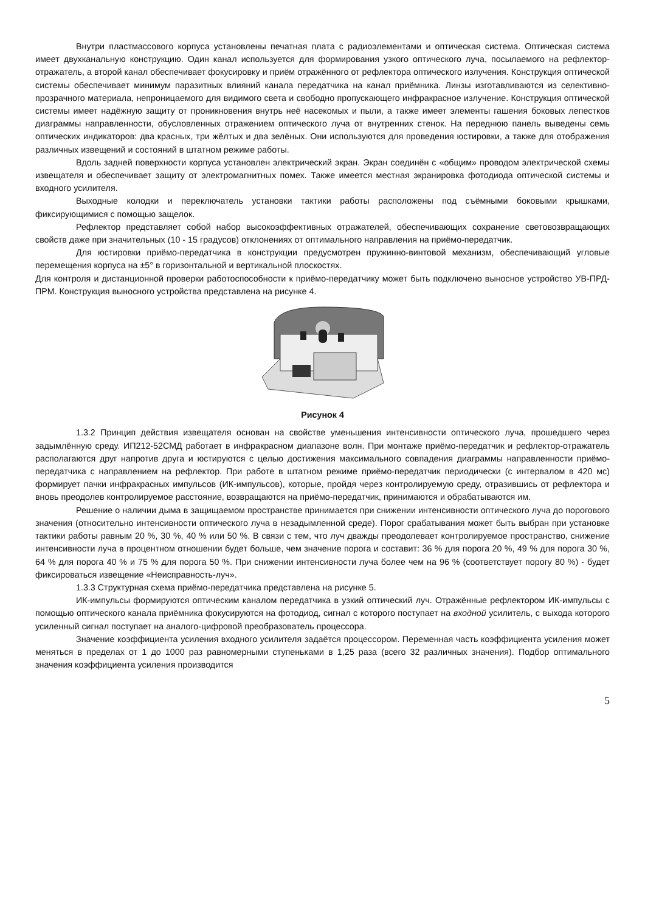Внутри пластмассового корпуса установлены печатная плата с радиоэлементами и оптическая система. Оптическая система имеет двухканальную конструкцию. Один канал используется для формирования узкого оптического луча, посылаемого на рефлектор-отражатель, а второй канал обеспечивает фокусировку и приём отражённого от рефлектора оптического излучения. Конструкция оптической системы обеспечивает минимум паразитных влияний канала передатчика на канал приёмника. Линзы изготавливаются из селективно-прозрачного материала, непроницаемого для видимого света и свободно пропускающего инфракрасное излучение. Конструкция оптической системы имеет надёжную защиту от проникновения внутрь неё насекомых и пыли, а также имеет элементы гашения боковых лепестков диаграммы направленности, обусловленных отражением оптического луча от внутренних стенок. На переднюю панель выведены семь оптических индикаторов: два красных, три жёлтых и два зелёных. Они используются для проведения юстировки, а также для отображения различных извещений и состояний в штатном режиме работы.
Вдоль задней поверхности корпуса установлен электрический экран. Экран соединён с «общим» проводом электрической схемы извещателя и обеспечивает защиту от электромагнитных помех. Также имеется местная экранировка фотодиода оптической системы и входного усилителя.
Выходные колодки и переключатель установки тактики работы расположены под съёмными боковыми крышками, фиксирующимися с помощью защелок.
Рефлектор представляет собой набор высокоэффективных отражателей, обеспечивающих сохранение световозвращающих свойств даже при значительных (10 - 15 градусов) отклонениях от оптимального направления на приёмо-передатчик.
Для юстировки приёмо-передатчика в конструкции предусмотрен пружинно-винтовой механизм, обеспечивающий угловые перемещения корпуса на ±5° в горизонтальной и вертикальной плоскостях.
Для контроля и дистанционной проверки работоспособности к приёмо-передатчику может быть подключено выносное устройство УВ-ПРД-ПРМ. Конструкция выносного устройства представлена на рисунке 4.
Рисунок 4
1.3.2 Принцип действия извещателя основан на свойстве уменьшения интенсивности оптического луча, прошедшего через задымлённую среду. ИП212-52СМД работает в инфракрасном диапазоне волн. При монтаже приёмо-передатчик и рефлектор-отражатель располагаются друг напротив друга и юстируются с целью достижения максимального совпадения диаграммы направленности приёмо-передатчика с направлением на рефлектор. При работе в штатном режиме приёмо-передатчик периодически (с интервалом в 420 мс) формирует пачки инфракрасных импульсов (ИК-импульсов), которые, пройдя через контролируемую среду, отразившись от рефлектора и вновь преодолев контролируемое расстояние, возвращаются на приёмо-передатчик, принимаются и обрабатываются им.
Решение о наличии дыма в защищаемом пространстве принимается при снижении интенсивности оптического луча до порогового значения (относительно интенсивности оптического луча в незадымленной среде). Порог срабатывания может быть выбран при установке тактики работы равным 20 %, 30 %, 40 % или 50 %. В связи с тем, что луч дважды преодолевает контролируемое пространство, снижение интенсивности луча в процентном отношении будет больше, чем значение порога и составит: 36 % для порога 20 %, 49 % для порога 30 %, 64 % для порога 40 % и 75 % для порога 50 %. При снижении интенсивности луча более чем на 96 % (соответствует порогу 80 %) - будет фиксироваться извещение «Неисправность-луч».
1.3.3 Структурная схема приёмо-передатчика представлена на рисунке 5.
ИК-импульсы формируются оптическим каналом передатчика в узкий оптический луч. Отражённые рефлектором ИК-импульсы с помощью оптического канала приёмника фокусируются на фотодиод, сигнал с которого поступает на входной усилитель, с выхода которого усиленный сигнал поступает на аналого-цифровой преобразователь процессора.
Значение коэффициента усиления входного усилителя задаётся процессором. Переменная часть коэффициента усиления может меняться в пределах от 1 до 1000 раз равномерными ступеньками в 1,25 раза (всего 32 различных значения). Подбор оптимального значения коэффициента усиления производится
5